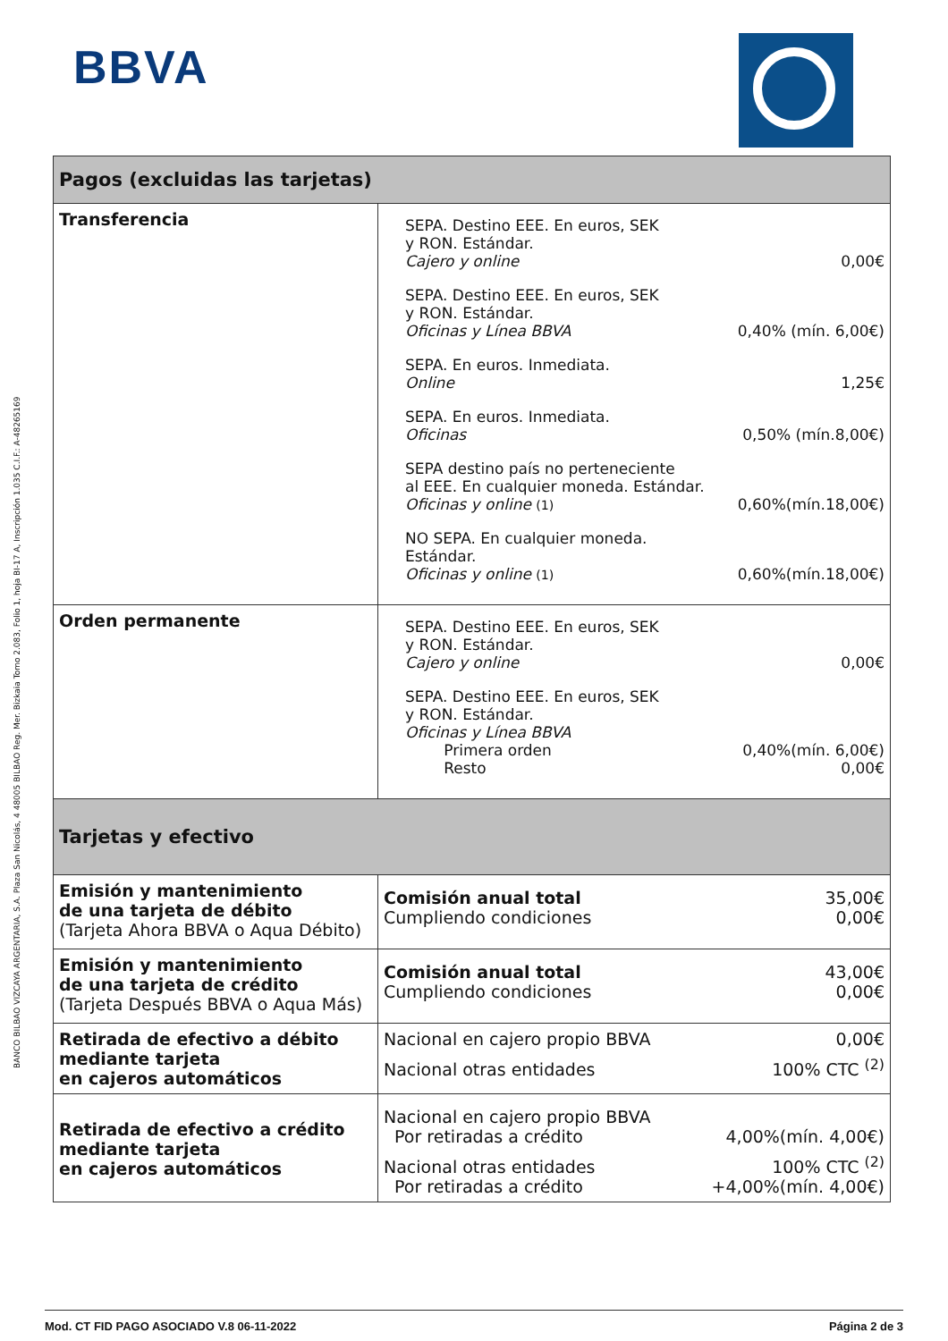BBVA
BANCO BILBAO VIZCAYA ARGENTARIA, S.A. Plaza San Nicolás, 4 48005 BILBAO Reg. Mer. Bizkaia Tomo 2.083, Folio 1, hoja BI-17 A, Inscripción 1.035 C.I.F.: A-48265169
| Pagos (excluidas las tarjetas) | |
| --- | --- |
| Transferencia | SEPA. Destino EEE. En euros, SEK y RON. Estándar. Cajero y online 0,00€ SEPA. Destino EEE. En euros, SEK y RON. Estándar. Oficinas y Línea BBVA 0,40% (mín. 6,00€) SEPA. En euros. Inmediata. Online 1,25€ SEPA. En euros. Inmediata. Oficinas 0,50% (mín.8,00€) SEPA destino país no perteneciente al EEE. En cualquier moneda. Estándar. Oficinas y online (1) 0,60%(mín.18,00€) NO SEPA. En cualquier moneda. Estándar. Oficinas y online (1) 0,60%(mín.18,00€) |
| Orden permanente | SEPA. Destino EEE. En euros, SEK y RON. Estándar. Cajero y online 0,00€ SEPA. Destino EEE. En euros, SEK y RON. Estándar. Oficinas y Línea BBVA Primera orden Resto 0,40%(mín. 6,00€) 0,00€ |
| Tarjetas y efectivo | |
| Emisión y mantenimiento de una tarjeta de débito (Tarjeta Ahora BBVA o Aqua Débito) | Comisión anual total Cumpliendo condiciones 35,00€ 0,00€ |
| Emisión y mantenimiento de una tarjeta de crédito (Tarjeta Después BBVA o Aqua Más) | Comisión anual total Cumpliendo condiciones 43,00€ 0,00€ |
| Retirada de efectivo a débito mediante tarjeta en cajeros automáticos | Nacional en cajero propio BBVA 0,00€ Nacional otras entidades 100% CTC <sup>(2)</sup> |
| Retirada de efectivo a crédito mediante tarjeta en cajeros automáticos | Nacional en cajero propio BBVA Por retiradas a crédito 4,00%(mín. 4,00€) Nacional otras entidades Por retiradas a crédito 100% CTC <sup>(2)</sup> +4,00%(mín. 4,00€) |
Mod. CT FID PAGO ASOCIADO V.8 06-11-2022 Página 2 de 3